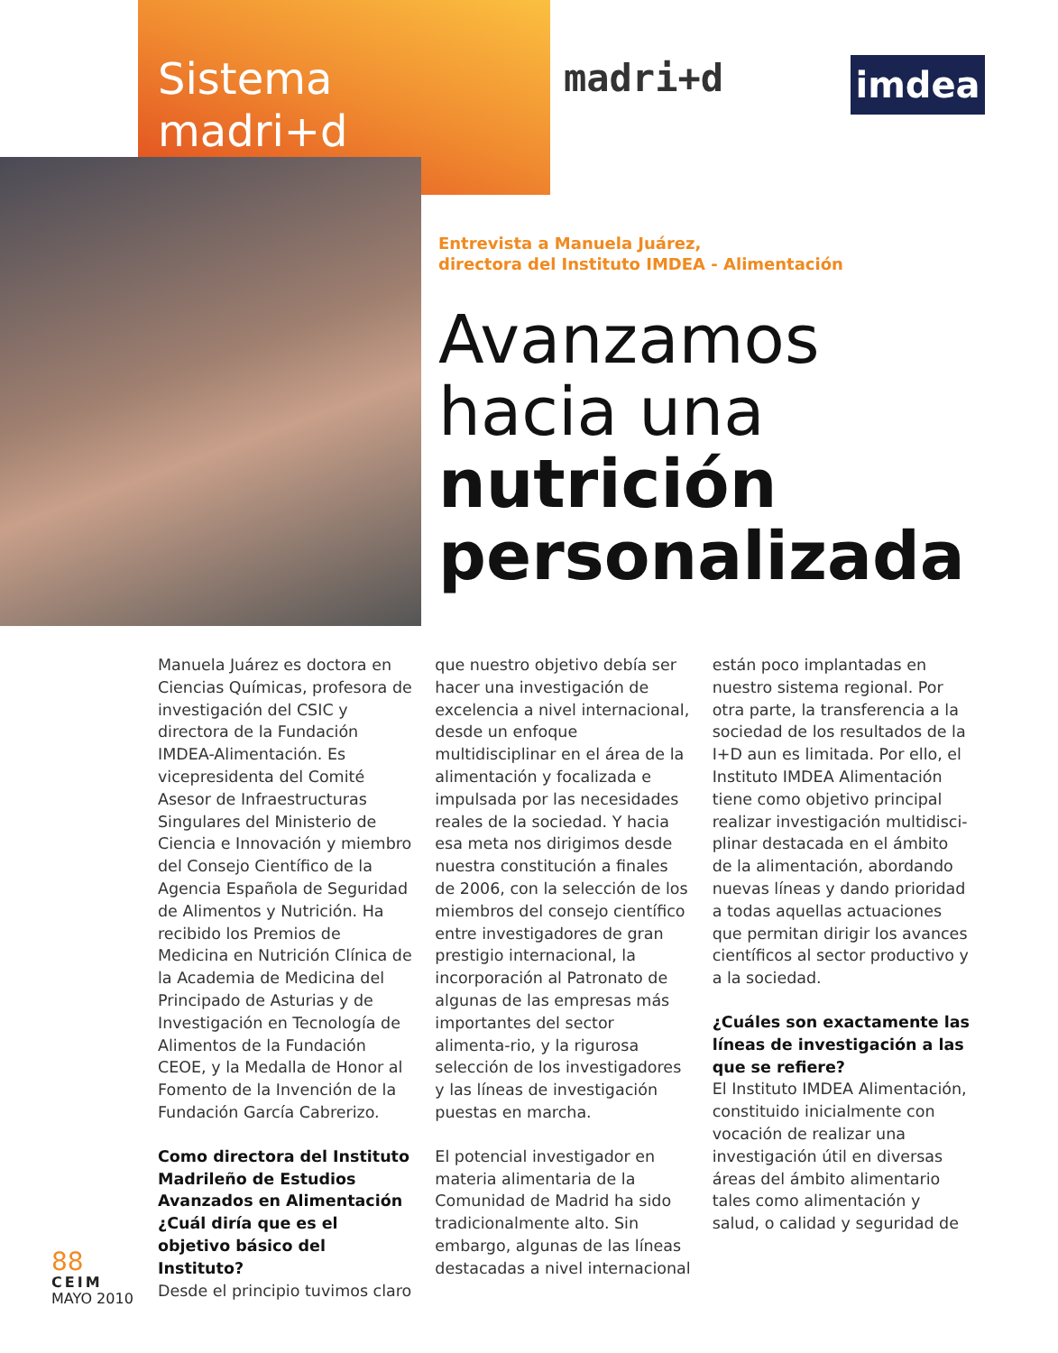Sistema
madri+d
madri+d imdea
Entrevista a Manuela Juárez,
directora del Instituto IMDEA - Alimentación
Avanzamos
hacia una
nutrición
personalizada
Manuela Juárez es doctora en Ciencias Químicas, profesora de investigación del CSIC y directora de la Fundación IMDEA-Alimentación. Es vicepresidenta del Comité Asesor de Infraestructuras Singulares del Ministerio de Ciencia e Innovación y miembro del Consejo Científico de la Agencia Española de Seguridad de Alimentos y Nutrición. Ha recibido los Premios de Medicina en Nutrición Clínica de la Academia de Medicina del Principado de Asturias y de Investigación en Tecnología de Alimentos de la Fundación CEOE, y la Medalla de Honor al Fomento de la Invención de la Fundación García Cabrerizo.
Como directora del Instituto Madrileño de Estudios Avanzados en Alimentación ¿Cuál diría que es el objetivo básico del Instituto?
Desde el principio tuvimos claro
que nuestro objetivo debía ser hacer una investigación de excelencia a nivel internacional, desde un enfoque multidisciplinar en el área de la alimentación y focalizada e impulsada por las necesidades reales de la sociedad. Y hacia esa meta nos dirigimos desde nuestra constitución a finales de 2006, con la selección de los miembros del consejo científico entre investigadores de gran prestigio internacional, la incorporación al Patronato de algunas de las empresas más importantes del sector alimenta-rio, y la rigurosa selección de los investigadores y las líneas de investigación puestas en marcha.
El potencial investigador en materia alimentaria de la Comunidad de Madrid ha sido tradicionalmente alto. Sin embargo, algunas de las líneas destacadas a nivel internacional
están poco implantadas en nuestro sistema regional. Por otra parte, la transferencia a la sociedad de los resultados de la I+D aun es limitada. Por ello, el Instituto IMDEA Alimentación tiene como objetivo principal realizar investigación multidisci-plinar destacada en el ámbito de la alimentación, abordando nuevas líneas y dando prioridad a todas aquellas actuaciones que permitan dirigir los avances científicos al sector productivo y a la sociedad.
¿Cuáles son exactamente las líneas de investigación a las que se refiere?
El Instituto IMDEA Alimentación, constituido inicialmente con vocación de realizar una investigación útil en diversas áreas del ámbito alimentario tales como alimentación y salud, o calidad y seguridad de
88
CEIM
MAYO 2010